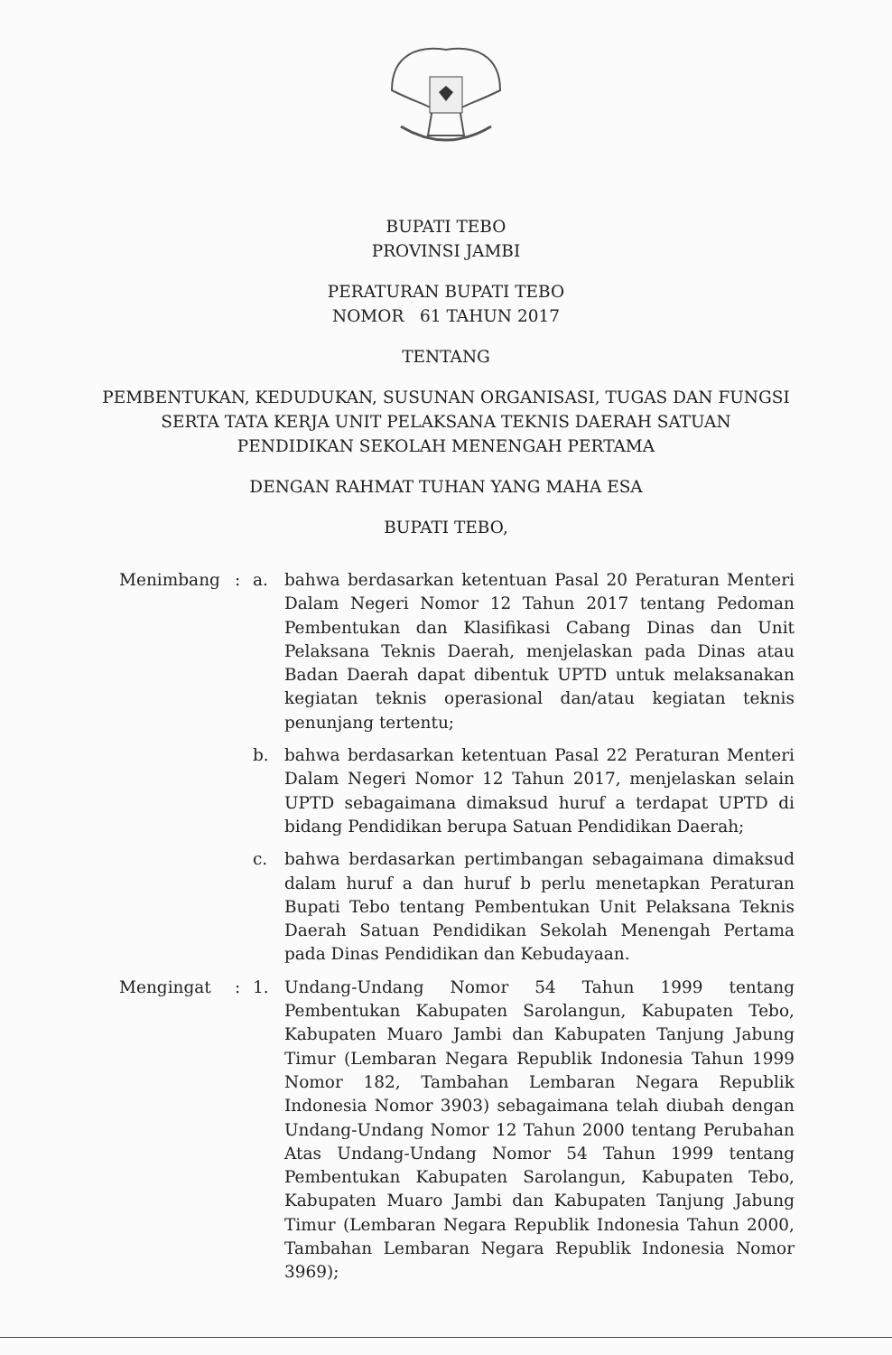BUPATI TEBO
PROVINSI JAMBI
PERATURAN BUPATI TEBO
NOMOR 61 TAHUN 2017
TENTANG
PEMBENTUKAN, KEDUDUKAN, SUSUNAN ORGANISASI, TUGAS DAN FUNGSI
SERTA TATA KERJA UNIT PELAKSANA TEKNIS DAERAH SATUAN
PENDIDIKAN SEKOLAH MENENGAH PERTAMA
DENGAN RAHMAT TUHAN YANG MAHA ESA
BUPATI TEBO,
Menimbang : a. bahwa berdasarkan ketentuan Pasal 20 Peraturan Menteri Dalam Negeri Nomor 12 Tahun 2017 tentang Pedoman Pembentukan dan Klasifikasi Cabang Dinas dan Unit Pelaksana Teknis Daerah, menjelaskan pada Dinas atau Badan Daerah dapat dibentuk UPTD untuk melaksanakan kegiatan teknis operasional dan/atau kegiatan teknis penunjang tertentu;
b. bahwa berdasarkan ketentuan Pasal 22 Peraturan Menteri Dalam Negeri Nomor 12 Tahun 2017, menjelaskan selain UPTD sebagaimana dimaksud huruf a terdapat UPTD di bidang Pendidikan berupa Satuan Pendidikan Daerah;
c. bahwa berdasarkan pertimbangan sebagaimana dimaksud dalam huruf a dan huruf b perlu menetapkan Peraturan Bupati Tebo tentang Pembentukan Unit Pelaksana Teknis Daerah Satuan Pendidikan Sekolah Menengah Pertama pada Dinas Pendidikan dan Kebudayaan.
Mengingat : 1. Undang-Undang Nomor 54 Tahun 1999 tentang Pembentukan Kabupaten Sarolangun, Kabupaten Tebo, Kabupaten Muaro Jambi dan Kabupaten Tanjung Jabung Timur (Lembaran Negara Republik Indonesia Tahun 1999 Nomor 182, Tambahan Lembaran Negara Republik Indonesia Nomor 3903) sebagaimana telah diubah dengan Undang-Undang Nomor 12 Tahun 2000 tentang Perubahan Atas Undang-Undang Nomor 54 Tahun 1999 tentang Pembentukan Kabupaten Sarolangun, Kabupaten Tebo, Kabupaten Muaro Jambi dan Kabupaten Tanjung Jabung Timur (Lembaran Negara Republik Indonesia Tahun 2000, Tambahan Lembaran Negara Republik Indonesia Nomor 3969);